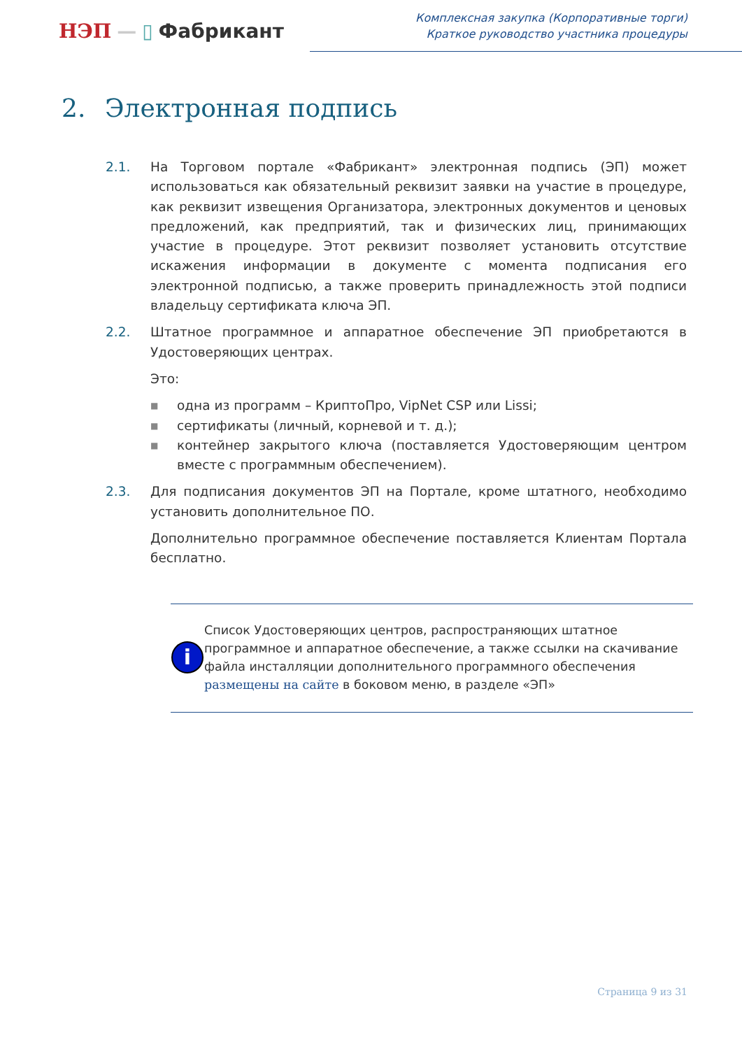НЭП — ▯ Фабрикант
Комплексная закупка (Корпоративные торги)
Краткое руководство участника процедуры
2. Электронная подпись
2.1. На Торговом портале «Фабрикант» электронная подпись (ЭП) может использоваться как обязательный реквизит заявки на участие в процедуре, как реквизит извещения Организатора, электронных документов и ценовых предложений, как предприятий, так и физических лиц, принимающих участие в процедуре. Этот реквизит позволяет установить отсутствие искажения информации в документе с момента подписания его электронной подписью, а также проверить принадлежность этой подписи владельцу сертификата ключа ЭП.
2.2. Штатное программное и аппаратное обеспечение ЭП приобретаются в Удостоверяющих центрах.
Это:
■ одна из программ – КриптоПро, VipNet CSP или Lissi;
■ сертификаты (личный, корневой и т. д.);
■ контейнер закрытого ключа (поставляется Удостоверяющим центром вместе с программным обеспечением).
2.3. Для подписания документов ЭП на Портале, кроме штатного, необходимо установить дополнительное ПО.
Дополнительно программное обеспечение поставляется Клиентам Портала бесплатно.
i
Список Удостоверяющих центров, распространяющих штатное программное и аппаратное обеспечение, а также ссылки на скачивание файла инсталляции дополнительного программного обеспечения размещены на сайте в боковом меню, в разделе «ЭП»
Страница 9 из 31